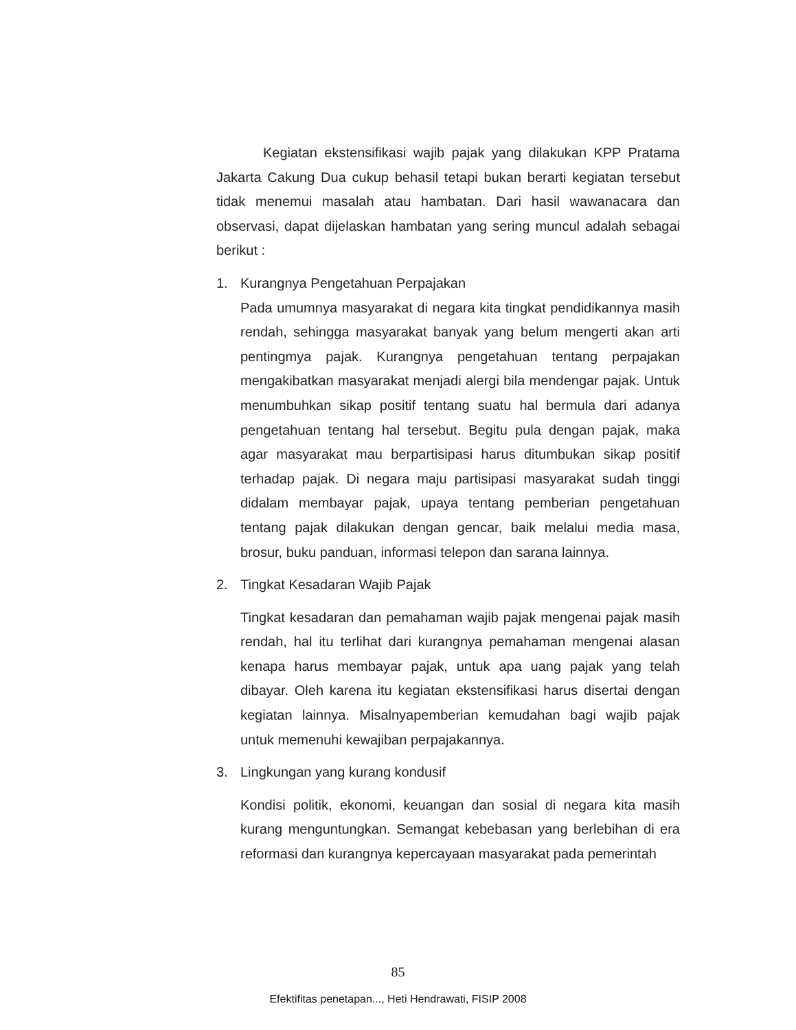Kegiatan ekstensifikasi wajib pajak yang dilakukan KPP Pratama Jakarta Cakung Dua cukup behasil tetapi bukan berarti kegiatan tersebut tidak menemui masalah atau hambatan. Dari hasil wawanacara dan observasi, dapat dijelaskan hambatan yang sering muncul adalah sebagai berikut :
1. Kurangnya Pengetahuan Perpajakan
Pada umumnya masyarakat di negara kita tingkat pendidikannya masih rendah, sehingga masyarakat banyak yang belum mengerti akan arti pentingmya pajak. Kurangnya pengetahuan tentang perpajakan mengakibatkan masyarakat menjadi alergi bila mendengar pajak. Untuk menumbuhkan sikap positif tentang suatu hal bermula dari adanya pengetahuan tentang hal tersebut. Begitu pula dengan pajak, maka agar masyarakat mau berpartisipasi harus ditumbukan sikap positif terhadap pajak. Di negara maju partisipasi masyarakat sudah tinggi didalam membayar pajak, upaya tentang pemberian pengetahuan tentang pajak dilakukan dengan gencar, baik melalui media masa, brosur, buku panduan, informasi telepon dan sarana lainnya.
2. Tingkat Kesadaran Wajib Pajak
Tingkat kesadaran dan pemahaman wajib pajak mengenai pajak masih rendah, hal itu terlihat dari kurangnya pemahaman mengenai alasan kenapa harus membayar pajak, untuk apa uang pajak yang telah dibayar. Oleh karena itu kegiatan ekstensifikasi harus disertai dengan kegiatan lainnya. Misalnyapemberian kemudahan bagi wajib pajak untuk memenuhi kewajiban perpajakannya.
3. Lingkungan yang kurang kondusif
Kondisi politik, ekonomi, keuangan dan sosial di negara kita masih kurang menguntungkan. Semangat kebebasan yang berlebihan di era reformasi dan kurangnya kepercayaan masyarakat pada pemerintah
85
Efektifitas penetapan..., Heti Hendrawati, FISIP 2008